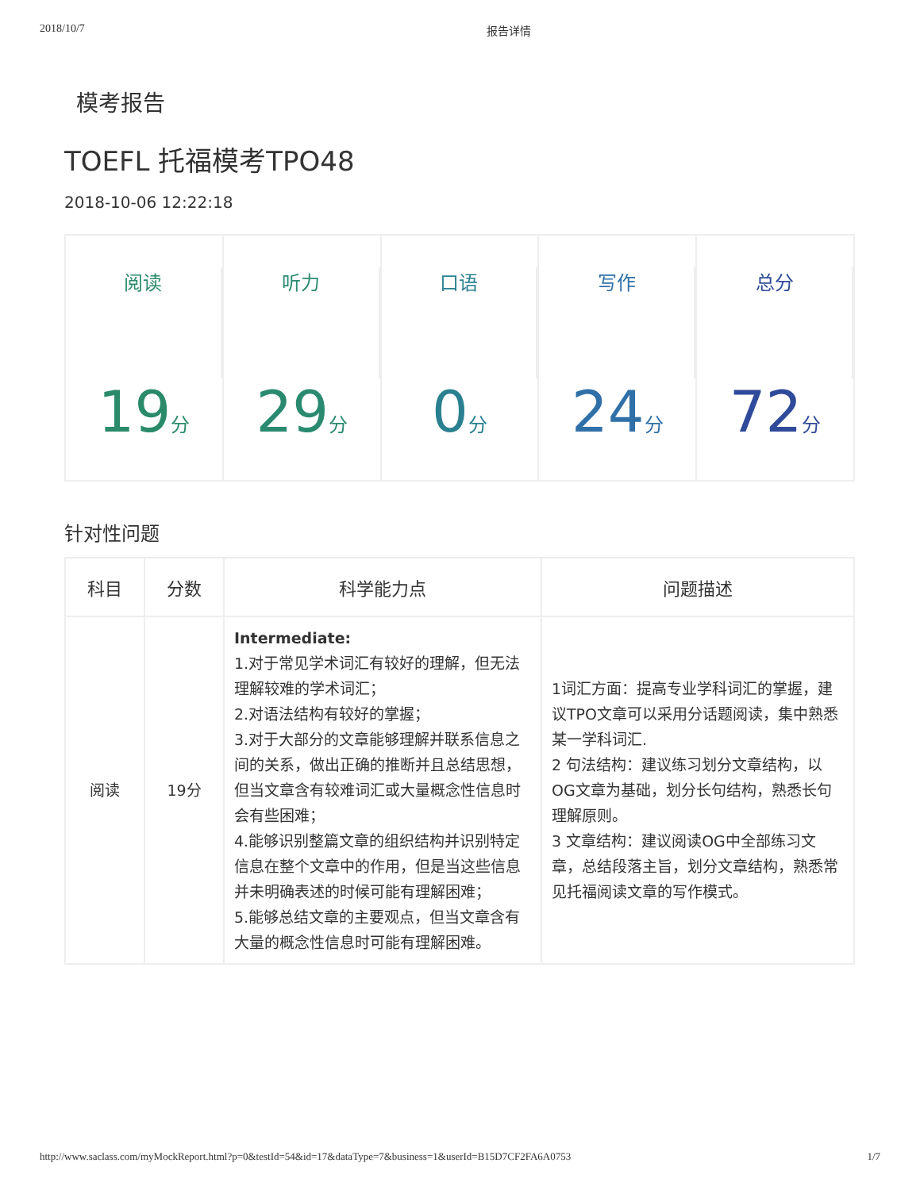2018/10/7 报告详情
模考报告
TOEFL 托福模考TPO48
2018-10-06 12:22:18
阅读
19分
听力
29分
口语
0分
写作
24分
总分
72分
针对性问题
| 科目 | 分数 | 科学能力点 | 问题描述 |
| --- | --- | --- | --- |
| 阅读 | 19分 | Intermediate: 1.对于常见学术词汇有较好的理解，但无法理解较难的学术词汇； 2.对语法结构有较好的掌握； 3.对于大部分的文章能够理解并联系信息之间的关系，做出正确的推断并且总结思想，但当文章含有较难词汇或大量概念性信息时会有些困难； 4.能够识别整篇文章的组织结构并识别特定信息在整个文章中的作用，但是当这些信息并未明确表述的时候可能有理解困难； 5.能够总结文章的主要观点，但当文章含有大量的概念性信息时可能有理解困难。 | 1词汇方面：提高专业学科词汇的掌握，建议TPO文章可以采用分话题阅读，集中熟悉某一学科词汇. 2 句法结构：建议练习划分文章结构，以OG文章为基础，划分长句结构，熟悉长句理解原则。 3 文章结构：建议阅读OG中全部练习文章，总结段落主旨，划分文章结构，熟悉常见托福阅读文章的写作模式。 |
http://www.saclass.com/myMockReport.html?p=0&testId=54&id=17&dataType=7&business=1&userId=B15D7CF2FA6A0753 1/7